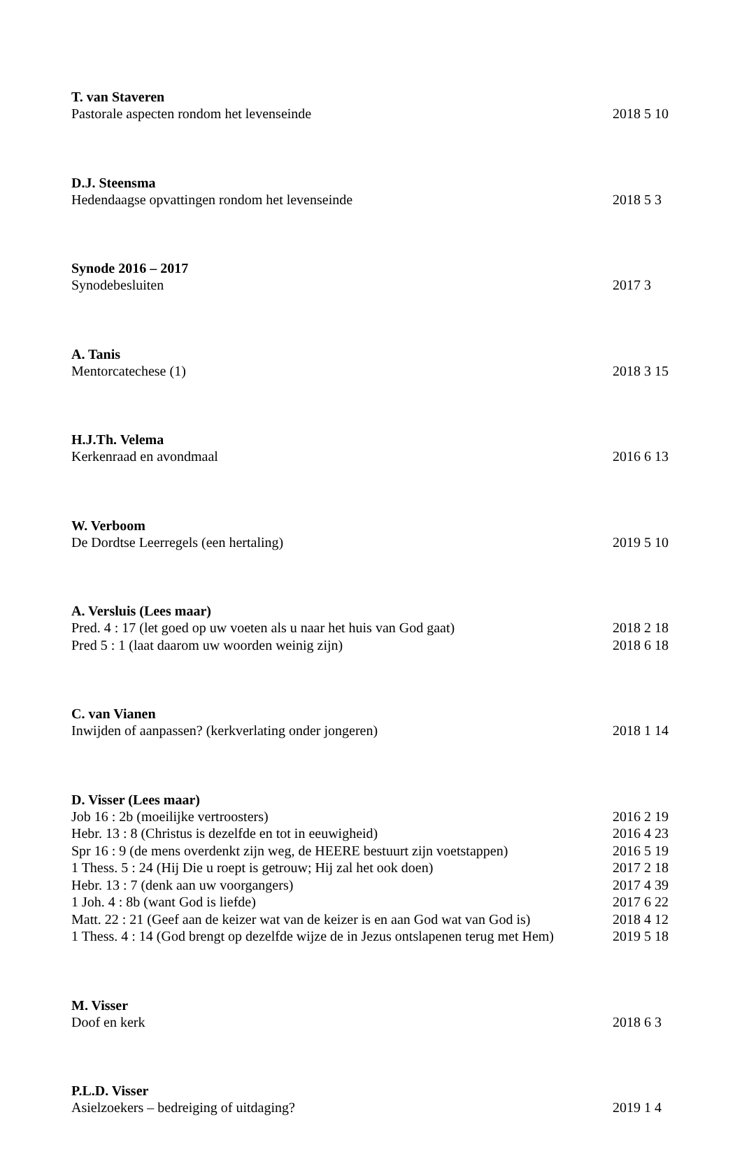T. van Staveren
Pastorale aspecten rondom het levenseinde 2018 5 10
D.J. Steensma
Hedendaagse opvattingen rondom het levenseinde 2018 5 3
Synode 2016 – 2017
Synodebesluiten 2017 3
A. Tanis
Mentorcatechese (1) 2018 3 15
H.J.Th. Velema
Kerkenraad en avondmaal 2016 6 13
W. Verboom
De Dordtse Leerregels (een hertaling) 2019 5 10
A. Versluis (Lees maar)
Pred. 4 : 17 (let goed op uw voeten als u naar het huis van God gaat) 2018 2 18
Pred 5 : 1 (laat daarom uw woorden weinig zijn) 2018 6 18
C. van Vianen
Inwijden of aanpassen? (kerkverlating onder jongeren) 2018 1 14
D. Visser (Lees maar)
Job 16 : 2b (moeilijke vertroosters) 2016 2 19
Hebr. 13 : 8 (Christus is dezelfde en tot in eeuwigheid) 2016 4 23
Spr 16 : 9 (de mens overdenkt zijn weg, de HEERE bestuurt zijn voetstappen) 2016 5 19
1 Thess. 5 : 24 (Hij Die u roept is getrouw; Hij zal het ook doen) 2017 2 18
Hebr. 13 : 7 (denk aan uw voorgangers) 2017 4 39
1 Joh. 4 : 8b (want God is liefde) 2017 6 22
Matt. 22 : 21 (Geef aan de keizer wat van de keizer is en aan God wat van God is) 2018 4 12
1 Thess. 4 : 14 (God brengt op dezelfde wijze de in Jezus ontslapenen terug met Hem) 2019 5 18
M. Visser
Doof en kerk 2018 6 3
P.L.D. Visser
Asielzoekers – bedreiging of uitdaging? 2019 1 4